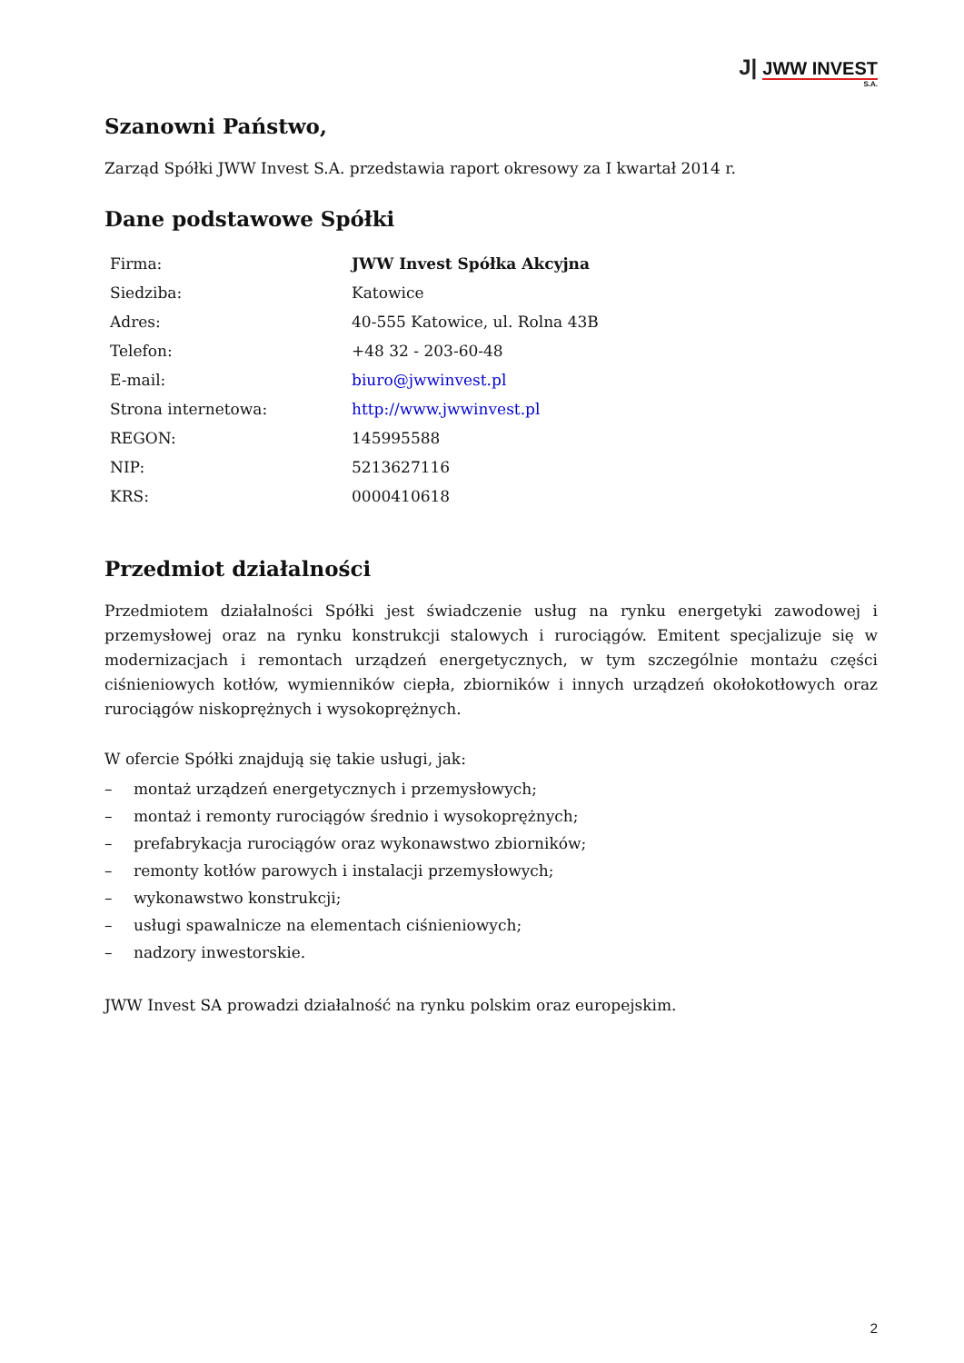J| JWW INVEST
S.A.
Szanowni Państwo,
Zarząd Spółki JWW Invest S.A. przedstawia raport okresowy za I kwartał 2014 r.
Dane podstawowe Spółki
| Firma: | JWW Invest Spółka Akcyjna |
| Siedziba: | Katowice |
| Adres: | 40-555 Katowice, ul. Rolna 43B |
| Telefon: | +48 32 - 203-60-48 |
| E-mail: | biuro@jwwinvest.pl |
| Strona internetowa: | http://www.jwwinvest.pl |
| REGON: | 145995588 |
| NIP: | 5213627116 |
| KRS: | 0000410618 |
Przedmiot działalności
Przedmiotem działalności Spółki jest świadczenie usług na rynku energetyki zawodowej i przemysłowej oraz na rynku konstrukcji stalowych i rurociągów. Emitent specjalizuje się w modernizacjach i remontach urządzeń energetycznych, w tym szczególnie montażu części ciśnieniowych kotłów, wymienników ciepła, zbiorników i innych urządzeń okołokotłowych oraz rurociągów niskoprężnych i wysokoprężnych.
W ofercie Spółki znajdują się takie usługi, jak:
– montaż urządzeń energetycznych i przemysłowych;
– montaż i remonty rurociągów średnio i wysokoprężnych;
– prefabrykacja rurociągów oraz wykonawstwo zbiorników;
– remonty kotłów parowych i instalacji przemysłowych;
– wykonawstwo konstrukcji;
– usługi spawalnicze na elementach ciśnieniowych;
– nadzory inwestorskie.
JWW Invest SA prowadzi działalność na rynku polskim oraz europejskim.
2